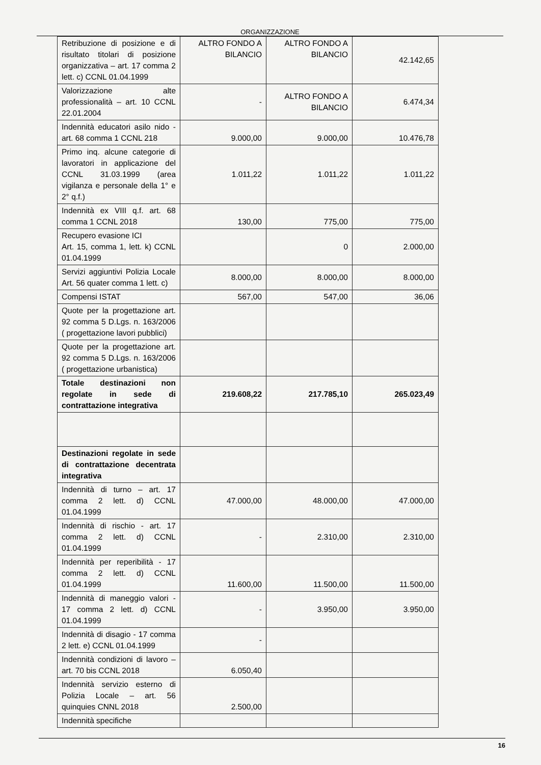ORGANIZZAZIONE
| Retribuzione di posizione e di risultato titolari di posizione organizzativa – art. 17 comma 2 lett. c) CCNL 01.04.1999 | ALTRO FONDO A BILANCIO | ALTRO FONDO A BILANCIO | 42.142,65 |
| Valorizzazione alte professionalità – art. 10 CCNL 22.01.2004 | - | ALTRO FONDO A BILANCIO | 6.474,34 |
| Indennità educatori asilo nido - art. 68 comma 1 CCNL 218 | 9.000,00 | 9.000,00 | 10.476,78 |
| Primo inq. alcune categorie di lavoratori in applicazione del CCNL 31.03.1999 (area vigilanza e personale della 1° e 2° q.f.) | 1.011,22 | 1.011,22 | 1.011,22 |
| Indennità ex VIII q.f. art. 68 comma 1 CCNL 2018 | 130,00 | 775,00 | 775,00 |
| Recupero evasione ICI Art. 15, comma 1, lett. k) CCNL 01.04.1999 | | 0 | 2.000,00 |
| Servizi aggiuntivi Polizia Locale Art. 56 quater comma 1 lett. c) | 8.000,00 | 8.000,00 | 8.000,00 |
| Compensi ISTAT | 567,00 | 547,00 | 36,06 |
| Quote per la progettazione art. 92 comma 5 D.Lgs. n. 163/2006 ( progettazione lavori pubblici) | | | |
| Quote per la progettazione art. 92 comma 5 D.Lgs. n. 163/2006 ( progettazione urbanistica) | | | |
| Totale destinazioni non regolate in sede di contrattazione integrativa | 219.608,22 | 217.785,10 | 265.023,49 |
| Destinazioni regolate in sede di contrattazione decentrata integrativa | | | |
| Indennità di turno – art. 17 comma 2 lett. d) CCNL 01.04.1999 | 47.000,00 | 48.000,00 | 47.000,00 |
| Indennità di rischio - art. 17 comma 2 lett. d) CCNL 01.04.1999 | - | 2.310,00 | 2.310,00 |
| Indennità per reperibilità - 17 comma 2 lett. d) CCNL 01.04.1999 | 11.600,00 | 11.500,00 | 11.500,00 |
| Indennità di maneggio valori - 17 comma 2 lett. d) CCNL 01.04.1999 | - | 3.950,00 | 3.950,00 |
| Indennità di disagio - 17 comma 2 lett. e) CCNL 01.04.1999 | - | | |
| Indennità condizioni di lavoro – art. 70 bis CCNL 2018 | 6.050,40 | | |
| Indennità servizio esterno di Polizia Locale – art. 56 quinquies CNNL 2018 | 2.500,00 | | |
| Indennità specifiche | | | |
16